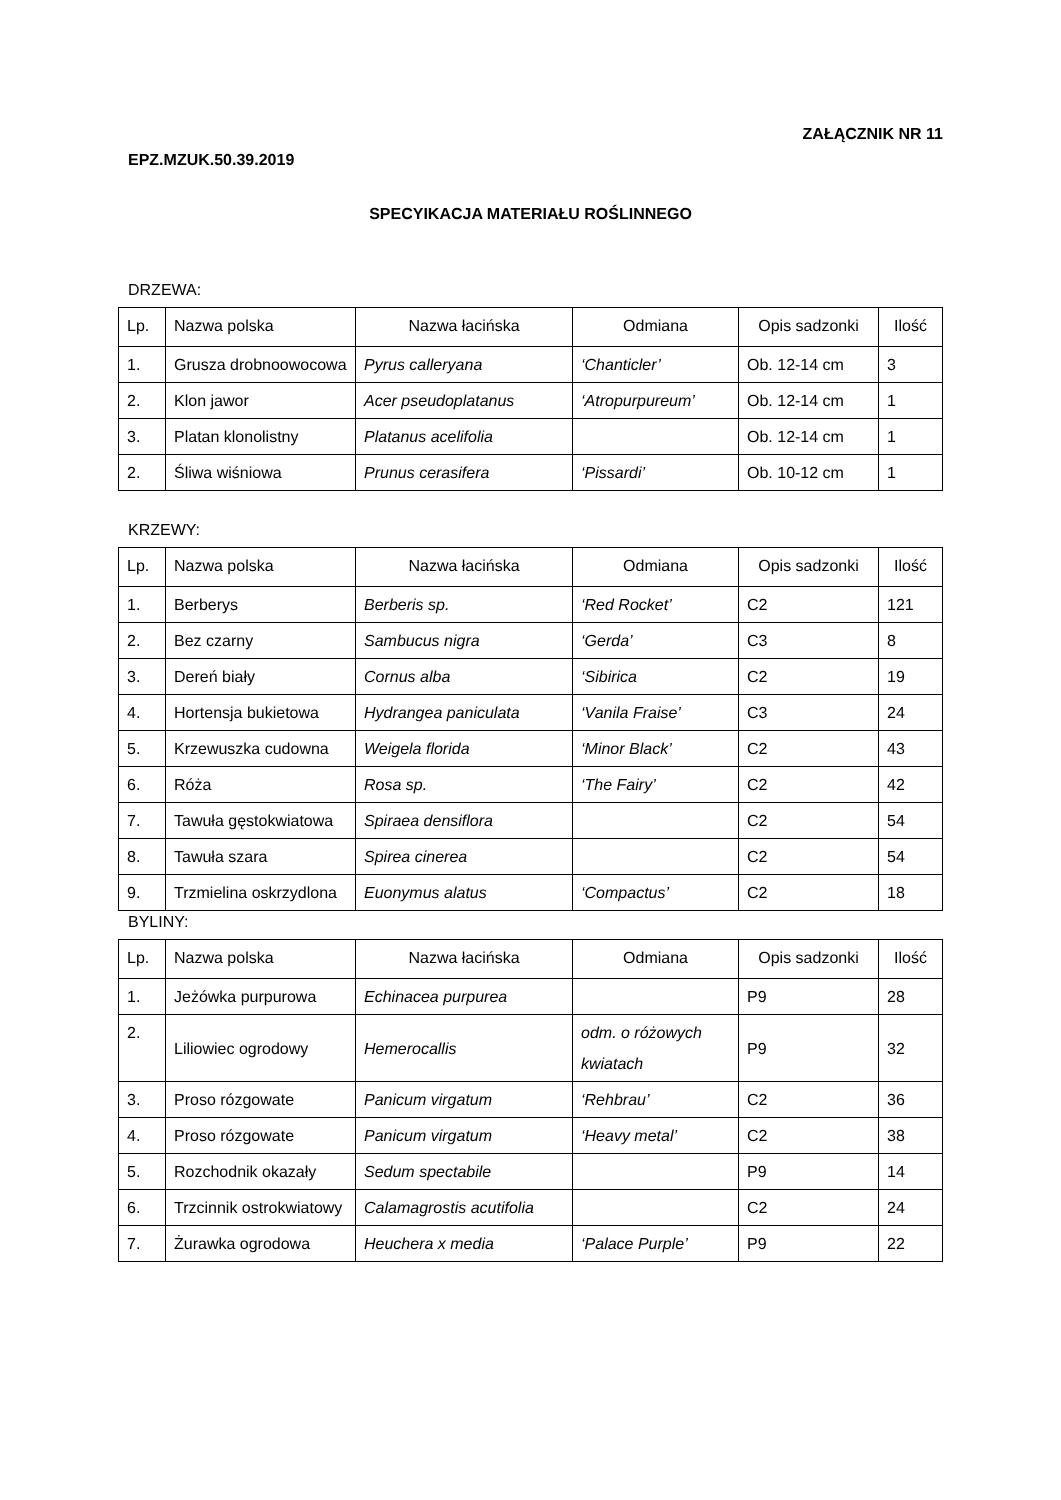ZAŁĄCZNIK NR 11
EPZ.MZUK.50.39.2019
SPECYIKACJA MATERIAŁU ROŚLINNEGO
DRZEWA:
| Lp. | Nazwa polska | Nazwa łacińska | Odmiana | Opis sadzonki | Ilość |
| --- | --- | --- | --- | --- | --- |
| 1. | Grusza drobnoowocowa | Pyrus calleryana | ‘Chanticler’ | Ob. 12-14 cm | 3 |
| 2. | Klon jawor | Acer pseudoplatanus | ‘Atropurpureum’ | Ob. 12-14 cm | 1 |
| 3. | Platan klonolistny | Platanus acelifolia | | Ob. 12-14 cm | 1 |
| 2. | Śliwa wiśniowa | Prunus cerasifera | ‘Pissardi’ | Ob. 10-12 cm | 1 |
KRZEWY:
| Lp. | Nazwa polska | Nazwa łacińska | Odmiana | Opis sadzonki | Ilość |
| --- | --- | --- | --- | --- | --- |
| 1. | Berberys | Berberis sp. | ‘Red Rocket’ | C2 | 121 |
| 2. | Bez czarny | Sambucus nigra | ‘Gerda’ | C3 | 8 |
| 3. | Dereń biały | Cornus alba | ‘Sibirica | C2 | 19 |
| 4. | Hortensja bukietowa | Hydrangea paniculata | ‘Vanila Fraise’ | C3 | 24 |
| 5. | Krzewuszka cudowna | Weigela florida | ‘Minor Black’ | C2 | 43 |
| 6. | Róża | Rosa sp. | ‘The Fairy’ | C2 | 42 |
| 7. | Tawuła gęstokwiatowa | Spiraea densiflora | | C2 | 54 |
| 8. | Tawuła szara | Spirea cinerea | | C2 | 54 |
| 9. | Trzmielina oskrzydlona | Euonymus alatus | ‘Compactus’ | C2 | 18 |
BYLINY:
| Lp. | Nazwa polska | Nazwa łacińska | Odmiana | Opis sadzonki | Ilość |
| --- | --- | --- | --- | --- | --- |
| 1. | Jeżówka purpurowa | Echinacea purpurea | | P9 | 28 |
| 2. | Liliowiec ogrodowy | Hemerocallis | odm. o różowych kwiatach | P9 | 32 |
| 3. | Proso rózgowate | Panicum virgatum | ‘Rehbrau’ | C2 | 36 |
| 4. | Proso rózgowate | Panicum virgatum | ‘Heavy metal’ | C2 | 38 |
| 5. | Rozchodnik okazały | Sedum spectabile | | P9 | 14 |
| 6. | Trzcinnik ostrokwiatowy | Calamagrostis acutifolia | | C2 | 24 |
| 7. | Żurawka ogrodowa | Heuchera x media | ‘Palace Purple’ | P9 | 22 |